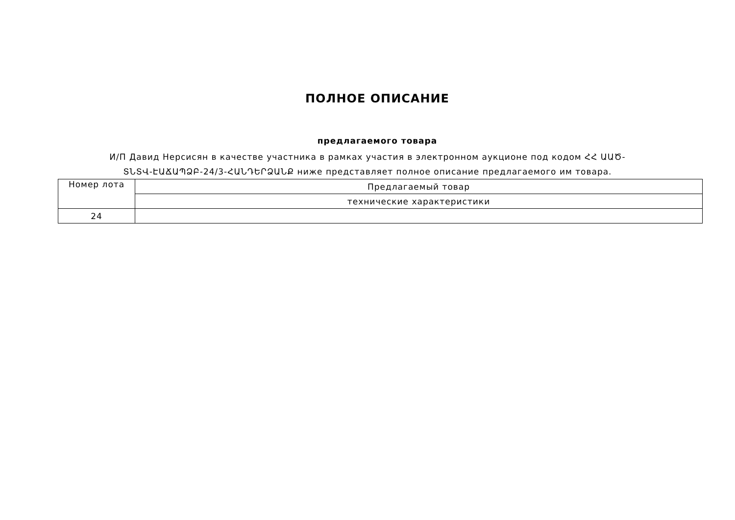ПОЛНОЕ ОПИСАНИЕ
предлагаемого товара
И/П Давид Нерсисян в качестве участника в рамках участия в электронном аукционе под кодом ՀՀ ԱԱԾ-ՏՆՏՎ-ԷԱՃԱՊՁԲ-24/3-ՀԱՆԴԵՐՁԱՆՔ ниже представляет полное описание предлагаемого им товара.
| Номер лота | Предлагаемый товар |
| | технические характеристики |
| 24 | |